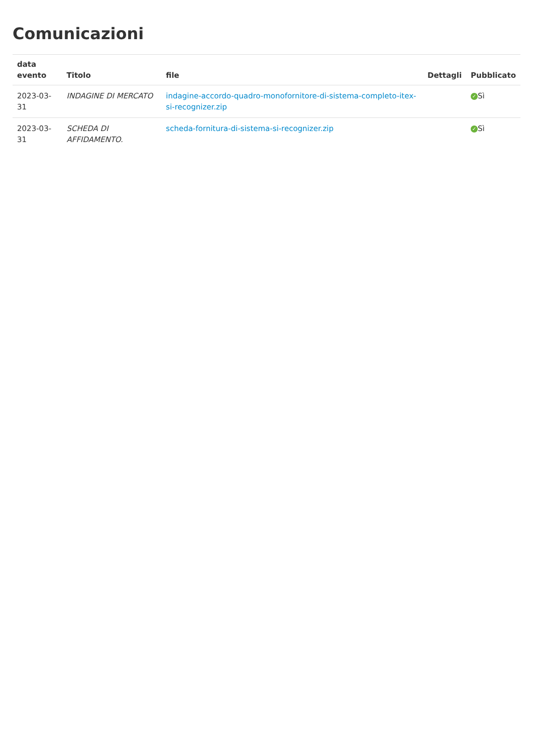Comunicazioni
| data evento | Titolo | file | Dettagli | Pubblicato |
| --- | --- | --- | --- | --- |
| 2023-03-31 | INDAGINE DI MERCATO | indagine-accordo-quadro-monofornitore-di-sistema-completo-itex-si-recognizer.zip | | ✓ Sì |
| 2023-03-31 | SCHEDA DI AFFIDAMENTO. | scheda-fornitura-di-sistema-si-recognizer.zip | | ✓ Sì |